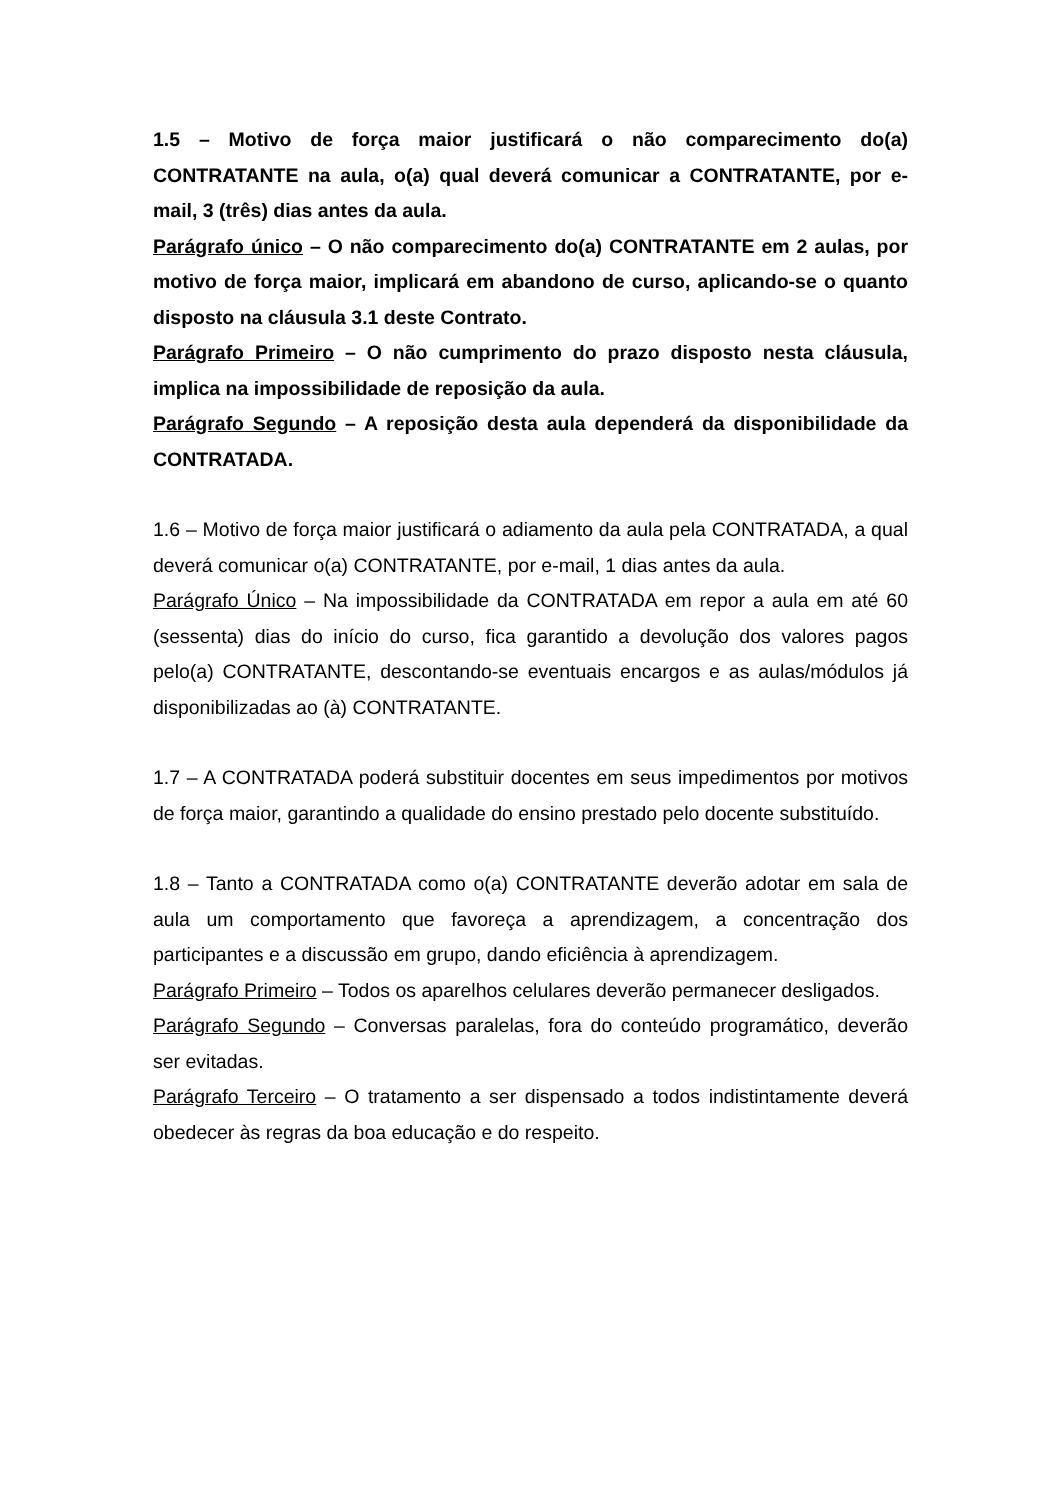1.5 – Motivo de força maior justificará o não comparecimento do(a) CONTRATANTE na aula, o(a) qual deverá comunicar a CONTRATANTE, por e-mail, 3 (três) dias antes da aula.
Parágrafo único – O não comparecimento do(a) CONTRATANTE em 2 aulas, por motivo de força maior, implicará em abandono de curso, aplicando-se o quanto disposto na cláusula 3.1 deste Contrato.
Parágrafo Primeiro – O não cumprimento do prazo disposto nesta cláusula, implica na impossibilidade de reposição da aula.
Parágrafo Segundo – A reposição desta aula dependerá da disponibilidade da CONTRATADA.
1.6 – Motivo de força maior justificará o adiamento da aula pela CONTRATADA, a qual deverá comunicar o(a) CONTRATANTE, por e-mail, 1 dias antes da aula.
Parágrafo Único – Na impossibilidade da CONTRATADA em repor a aula em até 60 (sessenta) dias do início do curso, fica garantido a devolução dos valores pagos pelo(a) CONTRATANTE, descontando-se eventuais encargos e as aulas/módulos já disponibilizadas ao (à) CONTRATANTE.
1.7 – A CONTRATADA poderá substituir docentes em seus impedimentos por motivos de força maior, garantindo a qualidade do ensino prestado pelo docente substituído.
1.8 – Tanto a CONTRATADA como o(a) CONTRATANTE deverão adotar em sala de aula um comportamento que favoreça a aprendizagem, a concentração dos participantes e a discussão em grupo, dando eficiência à aprendizagem.
Parágrafo Primeiro – Todos os aparelhos celulares deverão permanecer desligados.
Parágrafo Segundo – Conversas paralelas, fora do conteúdo programático, deverão ser evitadas.
Parágrafo Terceiro – O tratamento a ser dispensado a todos indistintamente deverá obedecer às regras da boa educação e do respeito.